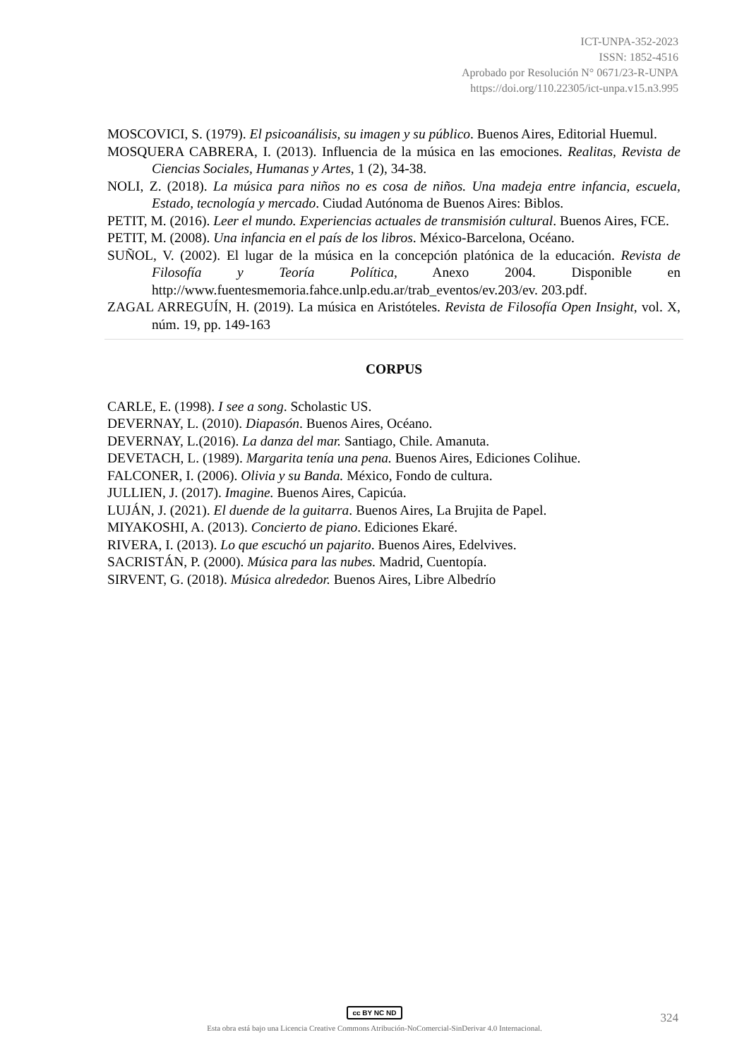ICT-UNPA-352-2023
ISSN: 1852-4516
Aprobado por Resolución N° 0671/23-R-UNPA
https://doi.org/110.22305/ict-unpa.v15.n3.995
MOSCOVICI, S. (1979). El psicoanálisis, su imagen y su público. Buenos Aires, Editorial Huemul.
MOSQUERA CABRERA, I. (2013). Influencia de la música en las emociones. Realitas, Revista de Ciencias Sociales, Humanas y Artes, 1 (2), 34-38.
NOLI, Z. (2018). La música para niños no es cosa de niños. Una madeja entre infancia, escuela, Estado, tecnología y mercado. Ciudad Autónoma de Buenos Aires: Biblos.
PETIT, M. (2016). Leer el mundo. Experiencias actuales de transmisión cultural. Buenos Aires, FCE.
PETIT, M. (2008). Una infancia en el país de los libros. México-Barcelona, Océano.
SUÑOL, V. (2002). El lugar de la música en la concepción platónica de la educación. Revista de Filosofía y Teoría Política, Anexo 2004. Disponible en http://www.fuentesmemoria.fahce.unlp.edu.ar/trab_eventos/ev.203/ev. 203.pdf.
ZAGAL ARREGUÍN, H. (2019). La música en Aristóteles. Revista de Filosofía Open Insight, vol. X, núm. 19, pp. 149-163
CORPUS
CARLE, E. (1998). I see a song. Scholastic US.
DEVERNAY, L. (2010). Diapasón. Buenos Aires, Océano.
DEVERNAY, L.(2016). La danza del mar. Santiago, Chile. Amanuta.
DEVETACH, L. (1989). Margarita tenía una pena. Buenos Aires, Ediciones Colihue.
FALCONER, I. (2006). Olivia y su Banda. México, Fondo de cultura.
JULLIEN, J. (2017). Imagine. Buenos Aires, Capicúa.
LUJÁN, J. (2021). El duende de la guitarra. Buenos Aires, La Brujita de Papel.
MIYAKOSHI, A. (2013). Concierto de piano. Ediciones Ekaré.
RIVERA, I. (2013). Lo que escuchó un pajarito. Buenos Aires, Edelvives.
SACRISTÁN, P. (2000). Música para las nubes. Madrid, Cuentopía.
SIRVENT, G. (2018). Música alrededor. Buenos Aires, Libre Albedrío
cc BY NC ND
Esta obra está bajo una Licencia Creative Commons Atribución-NoComercial-SinDerivar 4.0 Internacional.
324